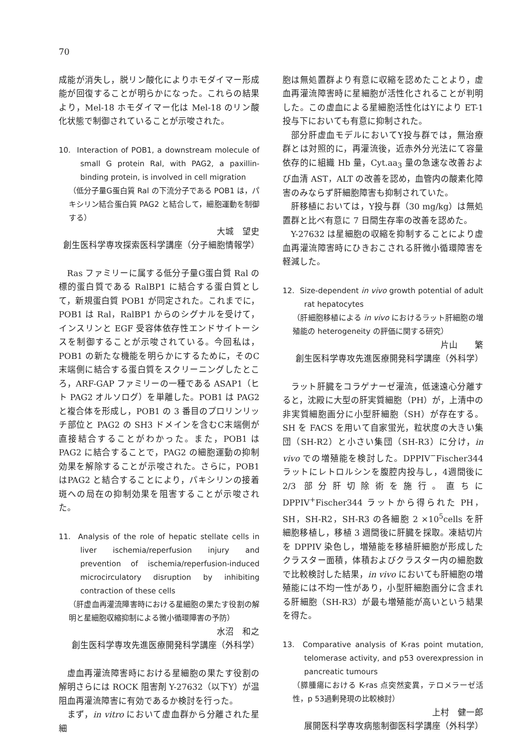70
成能が消失し，脱リン酸化によりホモダイマー形成能が回復することが明らかになった。これらの結果より，Mel-18 ホモダイマー化は Mel-18 のリン酸化状態で制御されていることが示唆された。
10. Interaction of POB1, a downstream molecule of small G protein Ral, with PAG2, a paxillin-binding protein, is involved in cell migration
（低分子量G蛋白質 Ral の下流分子である POB1 は，パキシリン結合蛋白質 PAG2 と結合して，細胞運動を制御する）
大城　望史
創生医科学専攻探索医科学講座（分子細胞情報学）
Ras ファミリーに属する低分子量G蛋白質 Ral の標的蛋白質である RalBP1 に結合する蛋白質として，新規蛋白質 POB1 が同定された。これまでに，POB1 は Ral，RalBP1 からのシグナルを受けて，インスリンと EGF 受容体依存性エンドサイトーシスを制御することが示唆されている。今回私は，POB1 の新たな機能を明らかにするために，そのC末端側に結合する蛋白質をスクリーニングしたところ，ARF-GAP ファミリーの一種である ASAP1（ヒト PAG2 オルソログ）を単離した。POB1 は PAG2 と複合体を形成し，POB1 の 3 番目のプロリンリッチ部位と PAG2 の SH3 ドメインを含むC末端側が直接結合することがわかった。また，POB1 は PAG2 に結合することで，PAG2 の細胞運動の抑制効果を解除することが示唆された。さらに，POB1 はPAG2 と結合することにより，パキシリンの接着斑への局在の抑制効果を阻害することが示唆された。
11. Analysis of the role of hepatic stellate cells in liver ischemia/reperfusion injury and prevention of ischemia/reperfusion-induced microcirculatory disruption by inhibiting contraction of these cells
（肝虚血再灌流障害時における星細胞の果たす役割の解明と星細胞収縮抑制による微小循環障害の予防）
水沼　和之
創生医科学専攻先進医療開発科学講座（外科学）
虚血再灌流障害時における星細胞の果たす役割の解明さらには ROCK 阻害剤 Y-27632（以下Y）が温阻血再灌流障害に有効であるか検討を行った。
まず，in vitro において虚血群から分離された星細
胞は無処置群より有意に収縮を認めたことより，虚血再灌流障害時に星細胞が活性化されることが判明した。この虚血による星細胞活性化はYにより ET-1 投与下においても有意に抑制された。
部分肝虚血モデルにおいてY投与群では，無治療群とは対照的に，再灌流後，近赤外分光法にて容量依存的に組織 Hb 量，Cyt.aa<sub>3</sub> 量の急速な改善および血清 AST，ALT の改善を認め，血管内の酸素化障害のみならず肝細胞障害も抑制されていた。
肝移植においては，Y投与群（30 mg/kg）は無処置群と比べ有意に 7 日間生存率の改善を認めた。
Y-27632 は星細胞の収縮を抑制することにより虚血再灌流障害時にひきおこされる肝微小循環障害を軽減した。
12. Size-dependent in vivo growth potential of adult rat hepatocytes
（肝細胞移植による in vivo におけるラット肝細胞の増殖能の heterogeneity の評価に関する研究）
片山　　繁
創生医科学専攻先進医療開発科学講座（外科学）
ラット肝臓をコラゲナーゼ灌流，低速遠心分離すると，沈殿に大型の肝実質細胞（PH）が，上清中の非実質細胞画分に小型肝細胞（SH）が存在する。SH を FACS を用いて自家蛍光，粒状度の大きい集団（SH-R2）と小さい集団（SH-R3）に分け，in vivo での増殖能を検討した。DPPIV<sup>−</sup>Fischer344 ラットにレトロルシンを腹腔内投与し，4週間後に 2/3 部分肝切除術を施行。直ちに DPPIV<sup>+</sup>Fischer344 ラットから得られた PH，SH，SH-R2，SH-R3 の各細胞 2 ×10<sup>5</sup>cells を肝細胞移植し，移植 3 週間後に肝臓を採取。凍結切片を DPPIV 染色し，増殖能を移植肝細胞が形成したクラスター面積，体積およびクラスター内の細胞数で比較検討した結果，in vivo においても肝細胞の増殖能には不均一性があり，小型肝細胞画分に含まれる肝細胞（SH-R3）が最も増殖能が高いという結果を得た。
13. Comparative analysis of K-ras point mutation, telomerase activity, and p53 overexpression in pancreatic tumours
（膵腫瘍における K-ras 点突然変異，テロメラーゼ活性，p 53過剰発現の比較検討）
上村　健一郎
展開医科学専攻病態制御医科学講座（外科学）